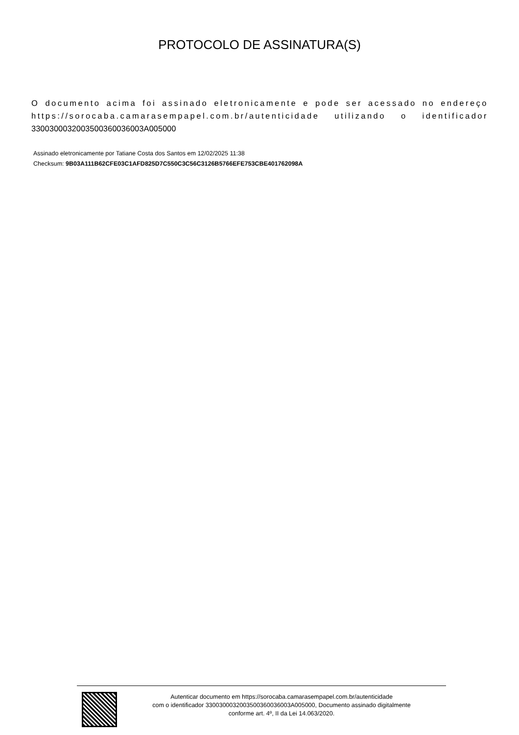PROTOCOLO DE ASSINATURA(S)
O documento acima foi assinado eletronicamente e pode ser acessado no endereço https://sorocaba.camarasempapel.com.br/autenticidade utilizando o identificador 330030003200350036003600​3A005000
Assinado eletronicamente por Tatiane Costa dos Santos em 12/02/2025 11:38
Checksum: 9B03A111B62CFE03C1AFD825D7C550C3C56C3126B5766EFE753CBE401762098A
Autenticar documento em https://sorocaba.camarasempapel.com.br/autenticidade
com o identificador 3300300032003500360036003A005000, Documento assinado digitalmente
conforme art. 4º, II da Lei 14.063/2020.